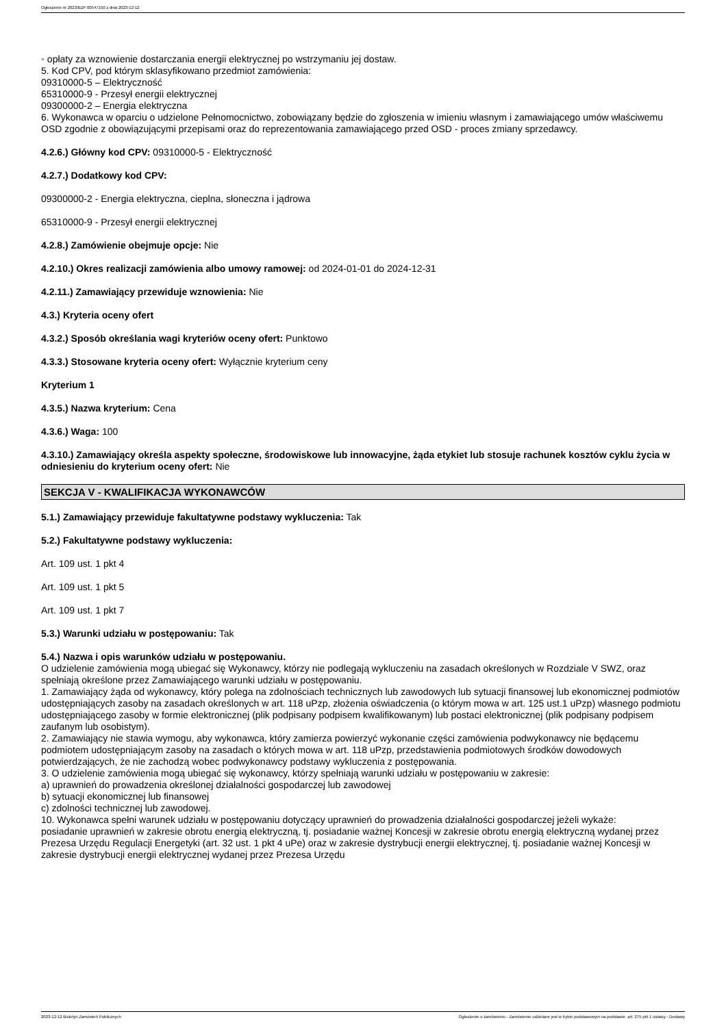Ogłoszenie nr 2023/BZP 00547150 z dnia 2023-12-12
◦ opłaty za wznowienie dostarczania energii elektrycznej po wstrzymaniu jej dostaw.
5. Kod CPV, pod którym sklasyfikowano przedmiot zamówienia:
09310000-5 – Elektryczność
65310000-9 - Przesył energii elektrycznej
09300000-2 – Energia elektryczna
6. Wykonawca w oparciu o udzielone Pełnomocnictwo, zobowiązany będzie do zgłoszenia w imieniu własnym i zamawiającego umów właściwemu OSD zgodnie z obowiązującymi przepisami oraz do reprezentowania zamawiającego przed OSD - proces zmiany sprzedawcy.
4.2.6.) Główny kod CPV: 09310000-5 - Elektryczność
4.2.7.) Dodatkowy kod CPV:
09300000-2 - Energia elektryczna, cieplna, słoneczna i jądrowa
65310000-9 - Przesył energii elektrycznej
4.2.8.) Zamówienie obejmuje opcje: Nie
4.2.10.) Okres realizacji zamówienia albo umowy ramowej: od 2024-01-01 do 2024-12-31
4.2.11.) Zamawiający przewiduje wznowienia: Nie
4.3.) Kryteria oceny ofert
4.3.2.) Sposób określania wagi kryteriów oceny ofert: Punktowo
4.3.3.) Stosowane kryteria oceny ofert: Wyłącznie kryterium ceny
Kryterium 1
4.3.5.) Nazwa kryterium: Cena
4.3.6.) Waga: 100
4.3.10.) Zamawiający określa aspekty społeczne, środowiskowe lub innowacyjne, żąda etykiet lub stosuje rachunek kosztów cyklu życia w odniesieniu do kryterium oceny ofert: Nie
SEKCJA V - KWALIFIKACJA WYKONAWCÓW
5.1.) Zamawiający przewiduje fakultatywne podstawy wykluczenia: Tak
5.2.) Fakultatywne podstawy wykluczenia:
Art. 109 ust. 1 pkt 4
Art. 109 ust. 1 pkt 5
Art. 109 ust. 1 pkt 7
5.3.) Warunki udziału w postępowaniu: Tak
5.4.) Nazwa i opis warunków udziału w postępowaniu.
O udzielenie zamówienia mogą ubiegać się Wykonawcy, którzy nie podlegają wykluczeniu na zasadach określonych w Rozdziale V SWZ, oraz spełniają określone przez Zamawiającego warunki udziału w postępowaniu.
1. Zamawiający żąda od wykonawcy, który polega na zdolnościach technicznych lub zawodowych lub sytuacji finansowej lub ekonomicznej podmiotów udostępniających zasoby na zasadach określonych w art. 118 uPzp, złożenia oświadczenia (o którym mowa w art. 125 ust.1 uPzp) własnego podmiotu udostępniającego zasoby w formie elektronicznej (plik podpisany podpisem kwalifikowanym) lub postaci elektronicznej (plik podpisany podpisem zaufanym lub osobistym).
2. Zamawiający nie stawia wymogu, aby wykonawca, który zamierza powierzyć wykonanie części zamówienia podwykonawcy nie będącemu podmiotem udostępniającym zasoby na zasadach o których mowa w art. 118 uPzp, przedstawienia podmiotowych środków dowodowych potwierdzających, że nie zachodzą wobec podwykonawcy podstawy wykluczenia z postępowania.
3. O udzielenie zamówienia mogą ubiegać się wykonawcy, którzy spełniają warunki udziału w postępowaniu w zakresie:
a) uprawnień do prowadzenia określonej działalności gospodarczej lub zawodowej
b) sytuacji ekonomicznej lub finansowej
c) zdolności technicznej lub zawodowej.
10. Wykonawca spełni warunek udziału w postępowaniu dotyczący uprawnień do prowadzenia działalności gospodarczej jeżeli wykaże:
posiadanie uprawnień w zakresie obrotu energią elektryczną, tj. posiadanie ważnej Koncesji w zakresie obrotu energią elektryczną wydanej przez Prezesa Urzędu Regulacji Energetyki (art. 32 ust. 1 pkt 4 uPe) oraz w zakresie dystrybucji energii elektrycznej, tj. posiadanie ważnej Koncesji w zakresie dystrybucji energii elektrycznej wydanej przez Prezesa Urzędu
2023-12-12 Biuletyn Zamówień Publicznych Ogłoszenie o zamówieniu - Zamówienie udzielane jest w trybie podstawowym na podstawie: art. 275 pkt 1 ustawy - Dostawy